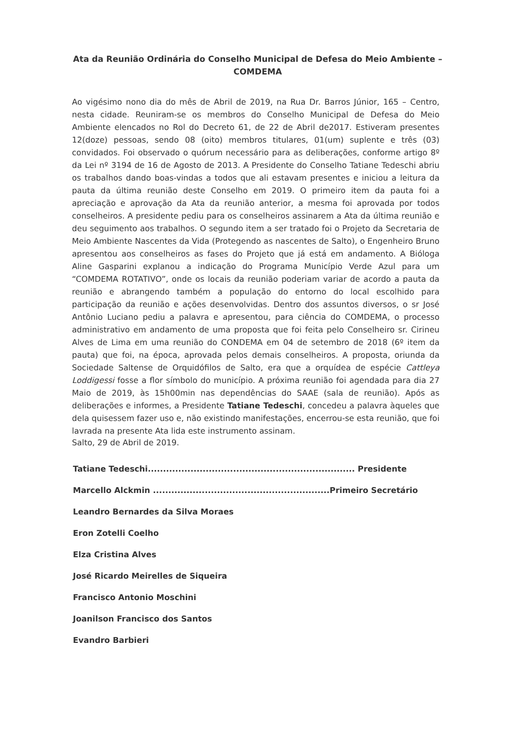Ata da Reunião Ordinária do Conselho Municipal de Defesa do Meio Ambiente – COMDEMA
Ao vigésimo nono dia do mês de Abril de 2019, na Rua Dr. Barros Júnior, 165 – Centro, nesta cidade. Reuniram-se os membros do Conselho Municipal de Defesa do Meio Ambiente elencados no Rol do Decreto 61, de 22 de Abril de2017. Estiveram presentes 12(doze) pessoas, sendo 08 (oito) membros titulares, 01(um) suplente e três (03) convidados. Foi observado o quórum necessário para as deliberações, conforme artigo 8º da Lei nº 3194 de 16 de Agosto de 2013. A Presidente do Conselho Tatiane Tedeschi abriu os trabalhos dando boas-vindas a todos que ali estavam presentes e iniciou a leitura da pauta da última reunião deste Conselho em 2019. O primeiro item da pauta foi a apreciação e aprovação da Ata da reunião anterior, a mesma foi aprovada por todos conselheiros. A presidente pediu para os conselheiros assinarem a Ata da última reunião e deu seguimento aos trabalhos. O segundo item a ser tratado foi o Projeto da Secretaria de Meio Ambiente Nascentes da Vida (Protegendo as nascentes de Salto), o Engenheiro Bruno apresentou aos conselheiros as fases do Projeto que já está em andamento. A Bióloga Aline Gasparini explanou a indicação do Programa Município Verde Azul para um “COMDEMA ROTATIVO”, onde os locais da reunião poderiam variar de acordo a pauta da reunião e abrangendo também a população do entorno do local escolhido para participação da reunião e ações desenvolvidas. Dentro dos assuntos diversos, o sr José Antônio Luciano pediu a palavra e apresentou, para ciência do COMDEMA, o processo administrativo em andamento de uma proposta que foi feita pelo Conselheiro sr. Cirineu Alves de Lima em uma reunião do CONDEMA em 04 de setembro de 2018 (6º item da pauta) que foi, na época, aprovada pelos demais conselheiros. A proposta, oriunda da Sociedade Saltense de Orquidófilos de Salto, era que a orquídea de espécie Cattleya Loddigessi fosse a flor símbolo do município. A próxima reunião foi agendada para dia 27 Maio de 2019, às 15h00min nas dependências do SAAE (sala de reunião). Após as deliberações e informes, a Presidente Tatiane Tedeschi, concedeu a palavra àqueles que dela quisessem fazer uso e, não existindo manifestações, encerrou-se esta reunião, que foi lavrada na presente Ata lida este instrumento assinam.
Salto, 29 de Abril de 2019.
Tatiane Tedeschi.................................................................... Presidente
Marcello Alckmin ..........................................................Primeiro Secretário
Leandro Bernardes da Silva Moraes
Eron Zotelli Coelho
Elza Cristina Alves
José Ricardo Meirelles de Siqueira
Francisco Antonio Moschini
Joanilson Francisco dos Santos
Evandro Barbieri